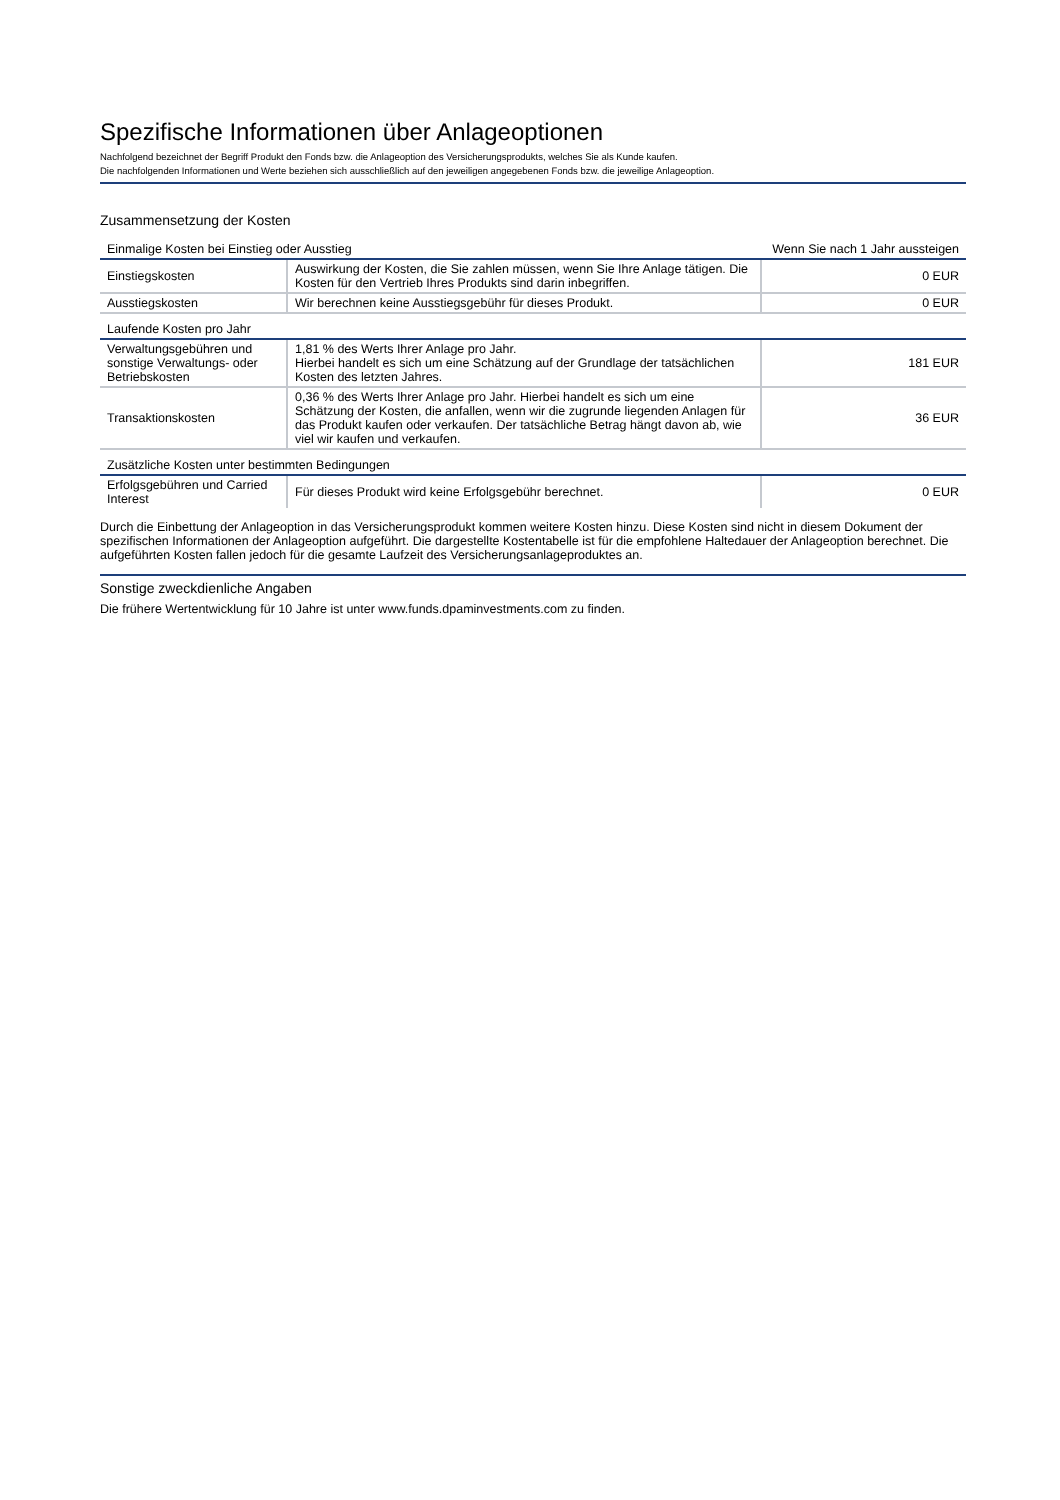Spezifische Informationen über Anlageoptionen
Nachfolgend bezeichnet der Begriff Produkt den Fonds bzw. die Anlageoption des Versicherungsprodukts, welches Sie als Kunde kaufen.
Die nachfolgenden Informationen und Werte beziehen sich ausschließlich auf den jeweiligen angegebenen Fonds bzw. die jeweilige Anlageoption.
Zusammensetzung der Kosten
| Einmalige Kosten bei Einstieg oder Ausstieg | | Wenn Sie nach 1 Jahr aussteigen |
| --- | --- | --- |
| Einstiegskosten | Auswirkung der Kosten, die Sie zahlen müssen, wenn Sie Ihre Anlage tätigen. Die Kosten für den Vertrieb Ihres Produkts sind darin inbegriffen. | 0 EUR |
| Ausstiegskosten | Wir berechnen keine Ausstiegsgebühr für dieses Produkt. | 0 EUR |
| Laufende Kosten pro Jahr | | |
| Verwaltungsgebühren und sonstige Verwaltungs- oder Betriebskosten | 1,81 % des Werts Ihrer Anlage pro Jahr. Hierbei handelt es sich um eine Schätzung auf der Grundlage der tatsächlichen Kosten des letzten Jahres. | 181 EUR |
| Transaktionskosten | 0,36 % des Werts Ihrer Anlage pro Jahr. Hierbei handelt es sich um eine Schätzung der Kosten, die anfallen, wenn wir die zugrunde liegenden Anlagen für das Produkt kaufen oder verkaufen. Der tatsächliche Betrag hängt davon ab, wie viel wir kaufen und verkaufen. | 36 EUR |
| Zusätzliche Kosten unter bestimmten Bedingungen | | |
| Erfolgsgebühren und Carried Interest | Für dieses Produkt wird keine Erfolgsgebühr berechnet. | 0 EUR |
Durch die Einbettung der Anlageoption in das Versicherungsprodukt kommen weitere Kosten hinzu. Diese Kosten sind nicht in diesem Dokument der spezifischen Informationen der Anlageoption aufgeführt. Die dargestellte Kostentabelle ist für die empfohlene Haltedauer der Anlageoption berechnet. Die aufgeführten Kosten fallen jedoch für die gesamte Laufzeit des Versicherungsanlageproduktes an.
Sonstige zweckdienliche Angaben
Die frühere Wertentwicklung für 10 Jahre ist unter www.funds.dpaminvestments.com zu finden.